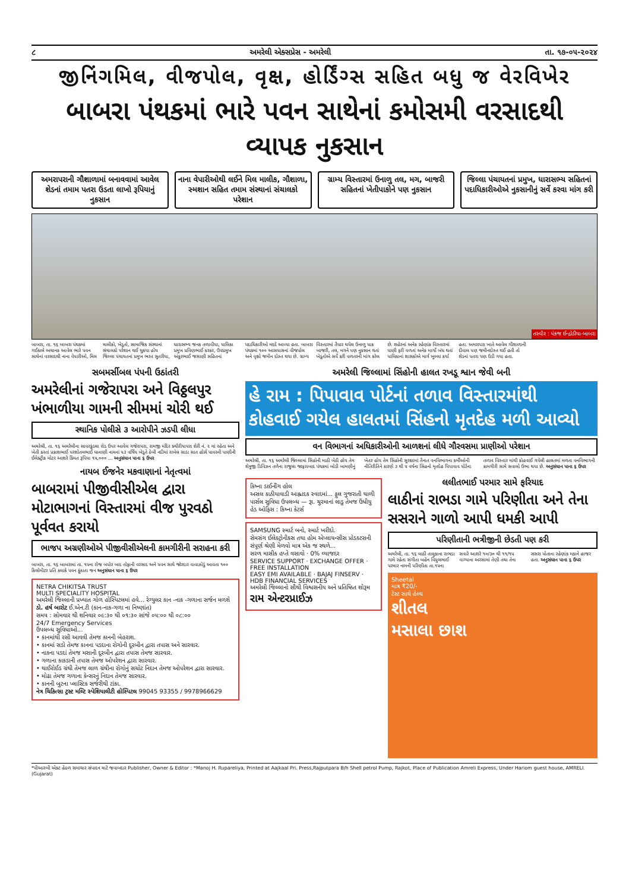૮ અમરેલી એક્સપ્રેસ - અમરેલી તા. ૧૭-૦૫-૨૦૨૪
જીનિંગમિલ, વીજપોલ, વૃક્ષ, હોર્ડિંગ્સ સહિત બધુ જ વેરવિખેર
બાબરા પંથકમાં ભારે પવન સાથેનાં કમોસમી વરસાદથી વ્યાપક નુકસાન
અમરાપરાની ગૌશાળામાં બનાવવામાં આવેલ શેડનાં તમામ પતરા ઉડતા લાખો રૂપિયાનું નુકસાન
નાના વેપારીઓથી લઈને મિલ માલીક, ગૌશાળા, સ્મશાન સહિત તમામ સંસ્થાનાં સંચાલકો પરેશાન
ગ્રામ્ય વિસ્તારમાં ઉનાળુ તલ, મગ, બાજરી સહિતનાં ખેતીપાકોને પણ નુકસાન
જિલ્લા પંચાયતનાં પ્રમુખ, ધારાસભ્ય સહિતનાં પદાધિકારીઓએ નુકસાનીનું સર્વે કરવા માંગ કરી
તસ્વીર : પંકજ ઈન્દ્રોડીયા-બાબરા
બાબરા, તા. ૧૬ બાબરા પંથકમાં ગઈકાલે અચાનક આવેલ ભારે પવન સાથેનાં વરસાદથી નાના વેપારીઓ, મિલ માલીકો, ખેડૂતો, સામાજિક સંસ્થાનાં સંચાલકો પરેશાન થઈ ચુકયા હોય જિલ્લા પંચાયતનાં પ્રમુખ ભરત સુતરીયા, ધારાસભ્ય જનક તળાવીયા, પાલિકા પ્રમુખ પ્રવિણભાઈ કરકર, ઉપપ્રમુખ અંકુરભાઈ જસાણી સહિતનાં પદાધિકારીઓ મદદે આવ્યા હતા. બાબરા પંથકમાં ૧૦૦ આસપાસનાં વીજપોલ અને વૃક્ષો જમીન દોસ્ત થયા છે. ગ્રામ્ય વિસ્તારમાં તૈયાર થયેલ ઉનાળુ પાક બાજરી, તલ, મગને પણ નુકસાન થતાં ખેડૂતોએ સર્વે કરી વળતરની માંગ કરેલ છે. શહેરનાં અનેક રહેણાંક વિસ્તારમાં પાણી ફરી વળતાં અનેક માર્ગો બંધ થતાં પાલિકાનાં શાસકોએ માર્ગ ખુલ્લા કર્યા હતા. અમરાપરા ખાતે આવેલ ગૌશાળાની દીવાલ પણ જમીનદોસ્ત થઈ હતી તો શેડનાં પતરા પણ ઉડી ગયા હતા.
સબમર્સીબલ પંપની ઉઠાંતરી
અમરેલીનાં ગજેરાપરા અને વિઠ્ઠલપુર ખંભાળીયા ગામની સીમમાં ચોરી થઈ
સ્થાનિક પોલીસે ૩ આરોપીને ઝડપી લીધા
અમરેલી, તા. ૧૬ અમરેલીના સાવરકુંડલા રોડ ઉપર આવેલ ગજેરાપરા, રામજી મંદિર કથીરીયાપરા શેરી નં. ૨ માં રહેતા અને ખેતી કરતાં પ્રકાશભાઈ પરશોતમભાઈ ધાનાણી નામનાં ૫૩ વર્ષિય ખેડૂતે ઠેબી નદીમાં રાખેલ સાડા સાત હોર્સ પાવરની પાણીની ઈલેક્ટ્રીક મોટર આશરે કિંમત રૂપિયા ૧૫,૦૦૦ ... અનુસંધાન પાના ૬ ઉપર
નાયબ ઈજનેર મકવાણાનાં નેતૃત્વમાં
બાબરામાં પીજીવીસીએલ દ્વારા મોટાભાગનાં વિસ્તારમાં વીજ પુરવઠો પૂર્વવત કરાયો
ભાજપ અગ્રણીઓએ પીજીવીસીએલની કામગીરીની સરાહના કરી
બાબરા, તા. ૧૬ બાબરામાં તા. ૧૫ના રોજ બપોર બાદ તોફાની વરસાદ અને પવન સાથે જોરદાર વાવાઝોડું આવતા ૧૦૦ કિલોમીટર પ્રતિ કલાકે પવન ફૂંકાતા જન અનુસંધાન પાના ૬ ઉપર
NETRA CHIKITSA TRUST
MULTI SPECIALITY HOSPITAL
અમરેલી જિલ્લાની પ્રખ્યાત ગોળ હોસ્પિટલમાં હવે... રેગ્યુલર કાન -નાક -ગળાના સર્જન મળશે
ડો. હર્ષ બારોટ ઈ.એન.ટી (કાન-નાક-ગળા ના નિષ્ણાંત)
સમય : સોમવાર થી શનિવાર ૦૯:૩૦ થી ૦૧:૩૦ સાંજે ૦૫:૦૦ થી ૦૮:૦૦
24/7 Emergency Services
ઉપલબ્ધ સુવિધાઓ...
• કાનમાંથી રસી આવવી તેમજ કાનની બેહરાશ.
• કાનમાં સડો તેમજ કાનના પડદાના રોગોની દૂરબીન દ્વારા તપાસ અને સારવાર.
• નાકના પડદાં તેમજ મસાની દૂરબીન દ્વારા તપાસ તેમજ સારવાર.
• ગળાના કાકડાની તપાસ તેમજ ઓપરેશન દ્વારા સારવાર.
• થાઈરોઈડ ગ્રંથી તેમજ લાળ ગ્રંથીના રોગોનું સચોટ નિદાન તેમજ ઓપરેશન દ્વારા સારવાર.
• મોઢા તેમજ ગળાના કેન્સરનું નિદાન તેમજ સારવાર.
• કાનની બુટના પ્લાસ્ટિક સર્જરીથી ટાંકા.
નેત્ર ચિકિત્સા ટ્રસ્ટ મલ્ટિ સ્પેશિયાલીટી હોસ્પિટલ 99045 93355 / 9978966629
અમરેલી જિલ્લામાં સિંહોની હાલત રખડૂ શ્વાન જેવી બની
હે રામ : પિપાવાવ પોર્ટનાં તળાવ વિસ્તારમાંથી કોહવાઈ ગયેલ હાલતમાં સિંહનો મૃતદેહ મળી આવ્યો
વન વિભાગનાં અધિકારીઓની આળશનાં લીધે ગૌરવસમા પ્રાણીઓ પરેશાન
અમરેલી, તા. ૧૬ અમરેલી જિલ્લામાં સિંહોની માઠી બેઠી હોય તેમ શેત્રુજી ડિવિઝન તળેના રાજુલા જાફરાબાદ પંથકમાં બોડી બામણીનું ખેતર હોય તેમ સિંહોની સુરક્ષામાં તૈનાત વનવિભાગના કર્મીઓની નીતિરીતિને કારણે ૩ થી ૫ વર્ષના સિંહનો મૃતદેહ પિપાવાવ પોર્ટના તળાવ વિસ્તાર માંથી કોહવાઈ ગયેલી હાલતમાં મળતા વનવિભાગની કામગીરી સામે સવાલો ઉભા થયા છે. અનુસંધાન પાના ૬ ઉપર
કિષ્ના ડાઈનીંગ હોલ
અસલ કાઠીયાવાડી આહ્લાદક સ્વાદમાં... ફુલ ગુજરાતી થાળી
પાર્સલ સુવિધા ઉપલબ્ધ — રૂા. ચુરમાનાં લાડુ તેમજ ઉંધીયુ
હેડ ઓફિસ : કિષ્ના કેટર્સ
SAMSUNG સ્માર્ટ બનો, સ્માર્ટ ખરીદો.
સેમસંગ ઈલેક્ટ્રોનીકસ તથા હોમ એપ્લાયન્સીસ પ્રોડક્ટસની સંપૂર્ણ શ્રેણી મેળવો માત્ર એક જ સ્થળે...
સરળ માસીક હપ્તે વસાવો · 0% વ્યાજદર
SERVICE SUPPORT · EXCHANGE OFFER · FREE INSTALLATION
EASY EMI AVAILABLE · BAJAJ FINSERV · HDB FINANCIAL SERVICES
અમરેલી જિલ્લાનો સૌથી વિશ્વસનીય અને પ્રતિષ્ઠિત શોરૂમ
રામ એન્ટરપ્રાઈઝ
લલીતભાઈ પરમાર સામે ફરિયાદ
લાઠીનાં રાભડા ગામે પરિણીતા અને તેના સસરાને ગાળો આપી ધમકી આપી
પરિણીતાની ભત્રીજીની છેડતી પણ કરી
અમરેલી, તા. ૧૬ લાઠી તાલુકાના રાભડા ગામે રહેતા સંગીતા બહેન વિપુલભાઈ પરમાર નામની પરિણીતા તા.૧૫ના સવારે આશરે ૧૦/૩૦ થી ૧૧/૧૫ વાગ્યાના અરસામાં તેણી તથા તેના સસરા પોતાના રહેણાંક મકાને હાજર હતા. અનુસંધાન પાના ૬ ઉપર
Sheetal
માત્ર ₹20/-
ટેસ્ટ સાથે હેલ્થ
શીતલ
મસાલા છાશ
*પીઆરબી એક્ટ હેઠળ સમાચાર સંપાદન માટે જવાબદાર Publisher, Owner & Editor : *Manoj H. Rupareliya, Printed at Aajkaal Pri. Press,Rajputpara B/h Shell petrol Pump, Rajkot, Place of Publication Amreli Express, Under Hariom guest house, AMRELI.(Gujarat)